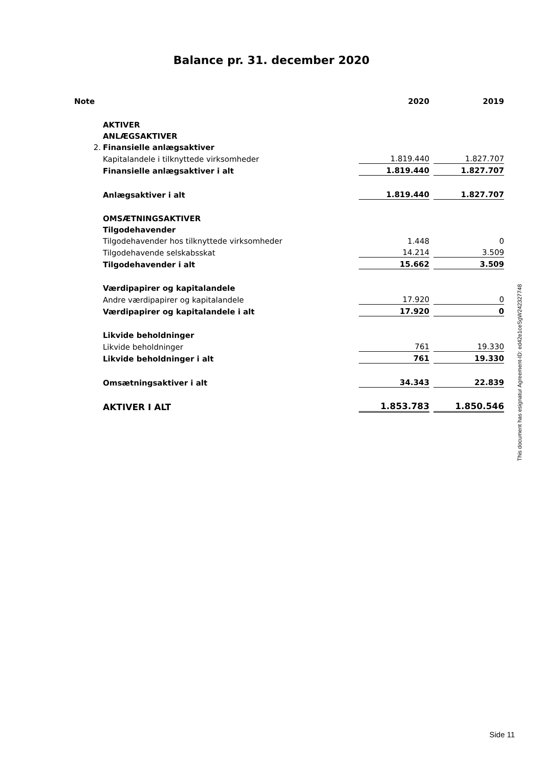Balance pr. 31. december 2020
| Note | | 2020 | | 2019 |
| --- | --- | --- | --- | --- |
| | AKTIVER | | | |
| | ANLÆGSAKTIVER | | | |
| 2. | Finansielle anlægsaktiver | | | |
| | Kapitalandele i tilknyttede virksomheder | 1.819.440 | | 1.827.707 |
| | Finansielle anlægsaktiver i alt | 1.819.440 | | 1.827.707 |
| | Anlægsaktiver i alt | 1.819.440 | | 1.827.707 |
| | OMSÆTNINGSAKTIVER | | | |
| | Tilgodehavender | | | |
| | Tilgodehavender hos tilknyttede virksomheder | 1.448 | | 0 |
| | Tilgodehavende selskabsskat | 14.214 | | 3.509 |
| | Tilgodehavender i alt | 15.662 | | 3.509 |
| | Værdipapirer og kapitalandele | | | |
| | Andre værdipapirer og kapitalandele | 17.920 | | 0 |
| | Værdipapirer og kapitalandele i alt | 17.920 | | 0 |
| | Likvide beholdninger | | | |
| | Likvide beholdninger | 761 | | 19.330 |
| | Likvide beholdninger i alt | 761 | | 19.330 |
| | Omsætningsaktiver i alt | 34.343 | | 22.839 |
| | AKTIVER I ALT | 1.853.783 | | 1.850.546 |
This document has esignatur Agreement-ID: ed42e1ceSgW242327748
Side 11